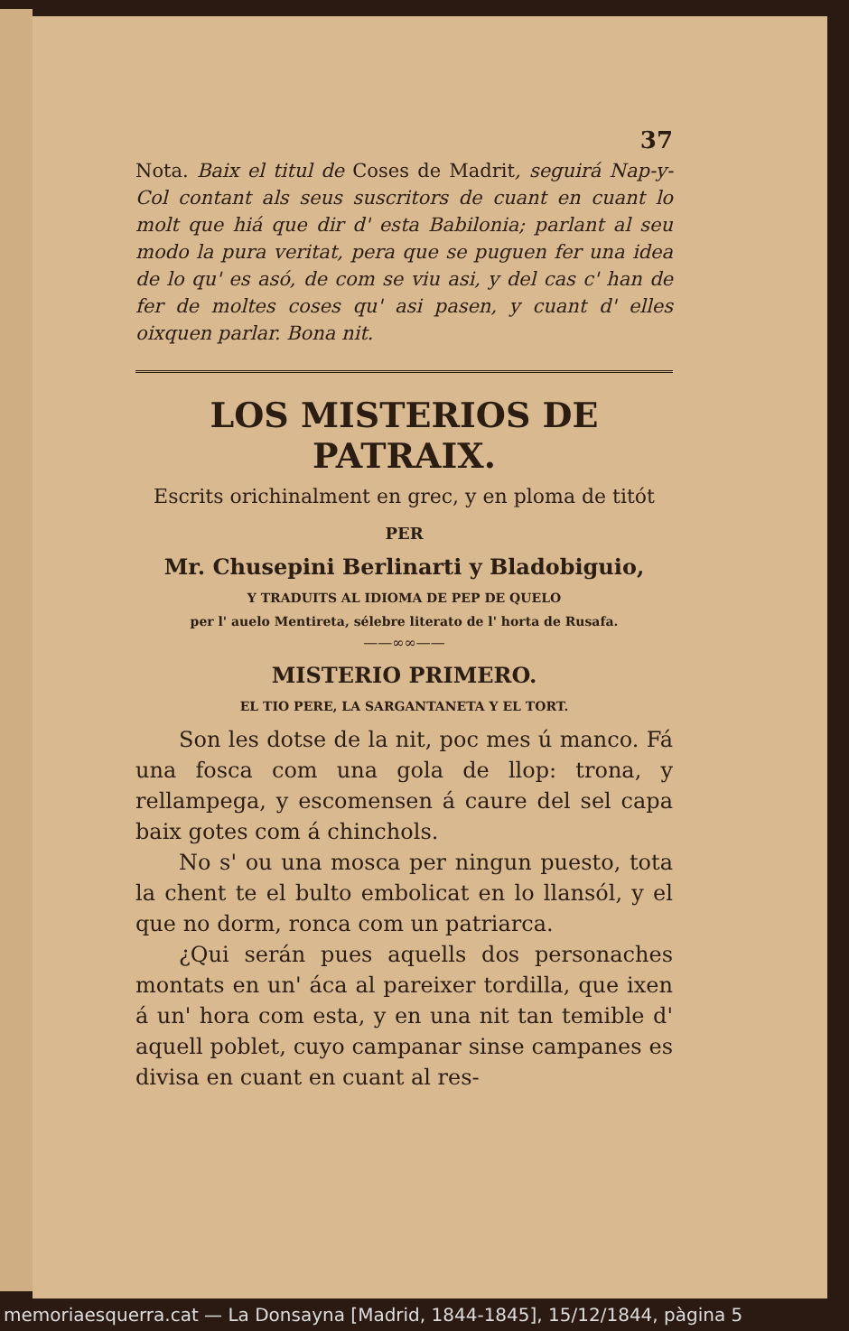37
Nota. Baix el titul de Coses de Madrit, seguirá Nap-y-Col contant als seus suscritors de cuant en cuant lo molt que hiá que dir d' esta Babilonia; parlant al seu modo la pura veritat, pera que se puguen fer una idea de lo qu' es asó, de com se viu asi, y del cas c' han de fer de moltes coses qu' asi pasen, y cuant d' elles oixquen parlar. Bona nit.
LOS MISTERIOS DE PATRAIX.
Escrits orichinalment en grec, y en ploma de titót
PER
Mr. Chusepini Berlinarti y Bladobiguio,
Y TRADUITS AL IDIOMA DE PEP DE QUELO
per l' auelo Mentireta, sélebre literato de l' horta de Rusafa.
——∞∞——
MISTERIO PRIMERO.
EL TIO PERE, LA SARGANTANETA Y EL TORT.
Son les dotse de la nit, poc mes ú manco. Fá una fosca com una gola de llop: trona, y rellampega, y escomensen á caure del sel capa baix gotes com á chinchols.
No s' ou una mosca per ningun puesto, tota la chent te el bulto embolicat en lo llansól, y el que no dorm, ronca com un patriarca.
¿Qui serán pues aquells dos personaches montats en un' áca al pareixer tordilla, que ixen á un' hora com esta, y en una nit tan temible d' aquell poblet, cuyo campanar sinse campanes es divisa en cuant en cuant al res-
memoriaesquerra.cat — La Donsayna [Madrid, 1844-1845], 15/12/1844, pàgina 5